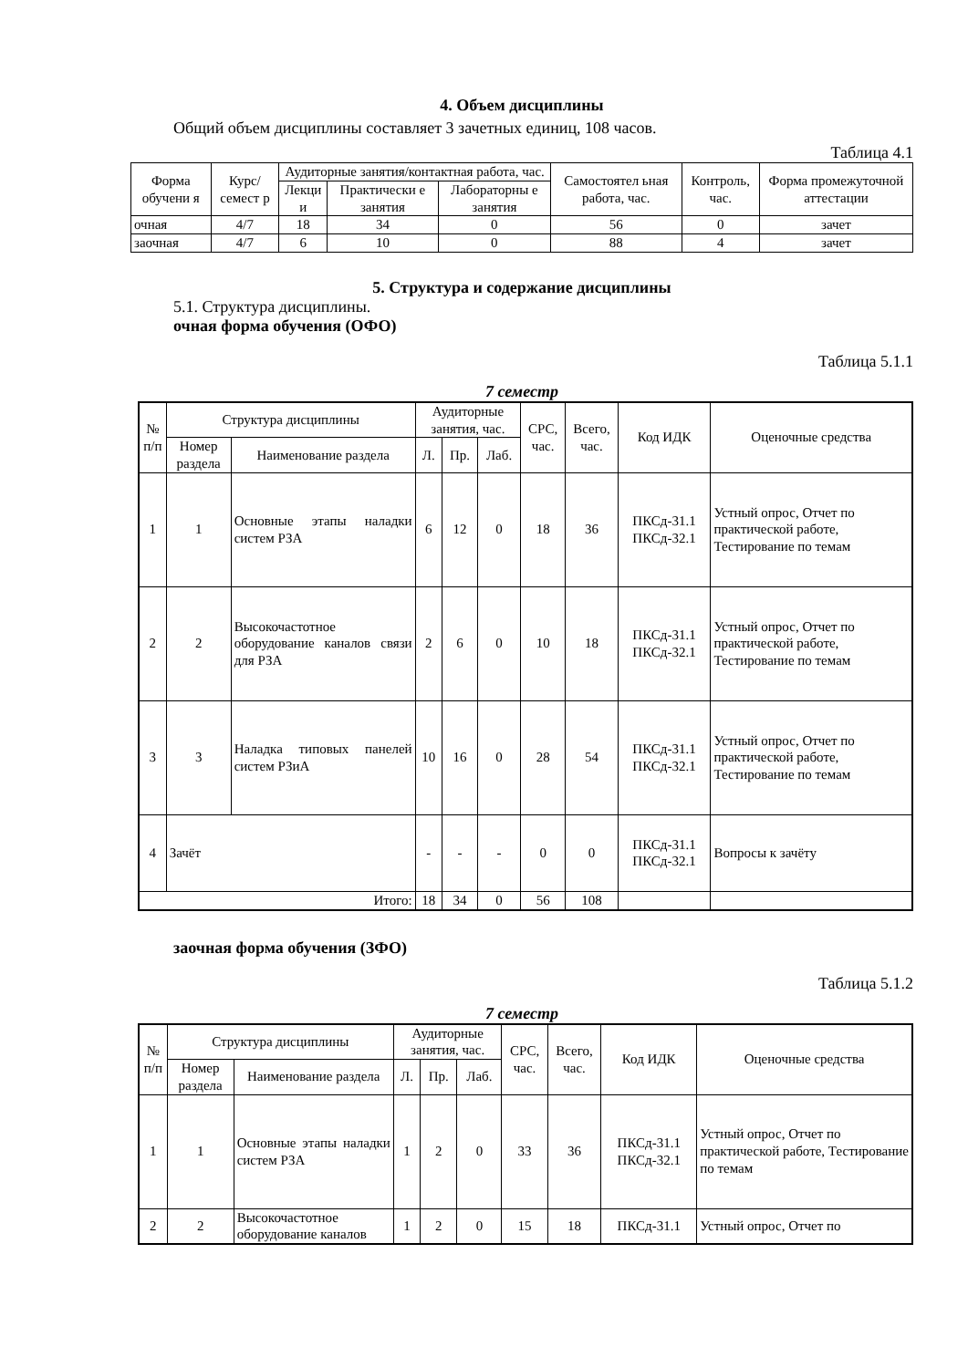4. Объем дисциплины
Общий объем дисциплины составляет 3 зачетных единиц, 108 часов.
Таблица 4.1
| Форма обучени я | Курс/ семест р | Аудиторные занятия/контактная работа, час. | | | Самостоятел ьная работа, час. | Контроль, час. | Форма промежуточной аттестации |
| --- | --- | --- | --- | --- | --- | --- | --- |
| | | Лекци и | Практически е занятия | Лабораторны е занятия | | | |
| очная | 4/7 | 18 | 34 | 0 | 56 | 0 | зачет |
| заочная | 4/7 | 6 | 10 | 0 | 88 | 4 | зачет |
5. Структура и содержание дисциплины
5.1. Структура дисциплины.
очная форма обучения (ОФО)
Таблица 5.1.1
7 семестр
| № п/п | Структура дисциплины | | Аудиторные занятия, час. | | | СРС, час. | Всего, час. | Код ИДК | Оценочные средства |
| --- | --- | --- | --- | --- | --- | --- | --- | --- | --- |
| | Номер раздела | Наименование раздела | Л. | Пр. | Лаб. | | | | |
| 1 | 1 | Основные этапы наладки систем РЗА | 6 | 12 | 0 | 18 | 36 | ПКСд-31.1 ПКСд-32.1 | Устный опрос, Отчет по практической работе, Тестирование по темам |
| 2 | 2 | Высокочастотное оборудование каналов связи для РЗА | 2 | 6 | 0 | 10 | 18 | ПКСд-31.1 ПКСд-32.1 | Устный опрос, Отчет по практической работе, Тестирование по темам |
| 3 | 3 | Наладка типовых панелей систем РЗиА | 10 | 16 | 0 | 28 | 54 | ПКСд-31.1 ПКСд-32.1 | Устный опрос, Отчет по практической работе, Тестирование по темам |
| 4 | Зачёт | | - | - | - | 0 | 0 | ПКСд-31.1 ПКСд-32.1 | Вопросы к зачёту |
| Итого: | | | 18 | 34 | 0 | 56 | 108 | | |
заочная форма обучения (ЗФО)
Таблица 5.1.2
7 семестр
| № п/п | Структура дисциплины | | Аудиторные занятия, час. | | | СРС, час. | Всего, час. | Код ИДК | Оценочные средства |
| --- | --- | --- | --- | --- | --- | --- | --- | --- | --- |
| | Номер раздела | Наименование раздела | Л. | Пр. | Лаб. | | | | |
| 1 | 1 | Основные этапы наладки систем РЗА | 1 | 2 | 0 | 33 | 36 | ПКСд-31.1 ПКСд-32.1 | Устный опрос, Отчет по практической работе, Тестирование по темам |
| 2 | 2 | Высокочастотное оборудование каналов | 1 | 2 | 0 | 15 | 18 | ПКСд-31.1 | Устный опрос, Отчет по |